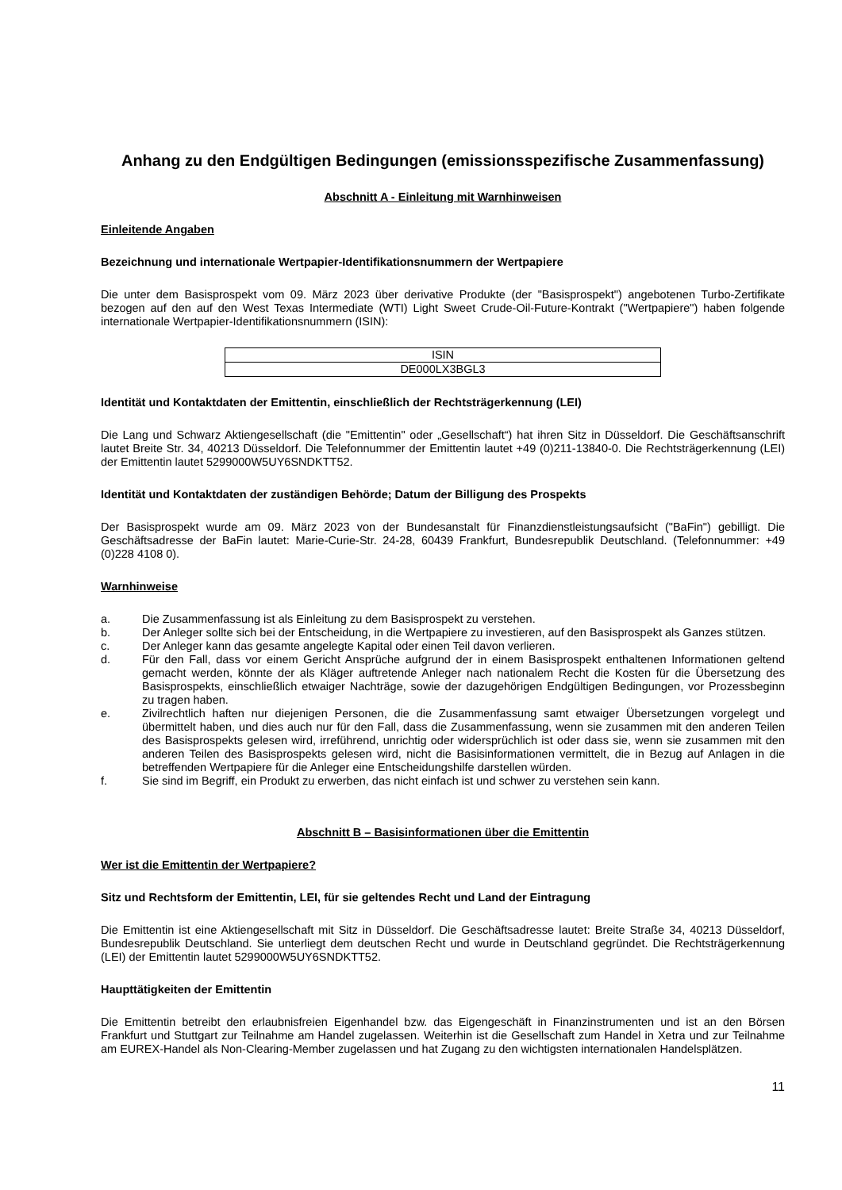Anhang zu den Endgültigen Bedingungen (emissionsspezifische Zusammenfassung)
Abschnitt A - Einleitung mit Warnhinweisen
Einleitende Angaben
Bezeichnung und internationale Wertpapier-Identifikationsnummern der Wertpapiere
Die unter dem Basisprospekt vom 09. März 2023 über derivative Produkte (der "Basisprospekt") angebotenen Turbo-Zertifikate bezogen auf den auf den West Texas Intermediate (WTI) Light Sweet Crude-Oil-Future-Kontrakt ("Wertpapiere") haben folgende internationale Wertpapier-Identifikationsnummern (ISIN):
| ISIN |
| DE000LX3BGL3 |
Identität und Kontaktdaten der Emittentin, einschließlich der Rechtsträgerkennung (LEI)
Die Lang und Schwarz Aktiengesellschaft (die "Emittentin" oder „Gesellschaft“) hat ihren Sitz in Düsseldorf. Die Geschäftsanschrift lautet Breite Str. 34, 40213 Düsseldorf. Die Telefonnummer der Emittentin lautet +49 (0)211-13840-0. Die Rechtsträgerkennung (LEI) der Emittentin lautet 5299000W5UY6SNDKTT52.
Identität und Kontaktdaten der zuständigen Behörde; Datum der Billigung des Prospekts
Der Basisprospekt wurde am 09. März 2023 von der Bundesanstalt für Finanzdienstleistungsaufsicht ("BaFin") gebilligt. Die Geschäftsadresse der BaFin lautet: Marie-Curie-Str. 24-28, 60439 Frankfurt, Bundesrepublik Deutschland. (Telefonnummer: +49 (0)228 4108 0).
Warnhinweise
a. Die Zusammenfassung ist als Einleitung zu dem Basisprospekt zu verstehen.
b. Der Anleger sollte sich bei der Entscheidung, in die Wertpapiere zu investieren, auf den Basisprospekt als Ganzes stützen.
c. Der Anleger kann das gesamte angelegte Kapital oder einen Teil davon verlieren.
d. Für den Fall, dass vor einem Gericht Ansprüche aufgrund der in einem Basisprospekt enthaltenen Informationen geltend gemacht werden, könnte der als Kläger auftretende Anleger nach nationalem Recht die Kosten für die Übersetzung des Basisprospekts, einschließlich etwaiger Nachträge, sowie der dazugehörigen Endgültigen Bedingungen, vor Prozessbeginn zu tragen haben.
e. Zivilrechtlich haften nur diejenigen Personen, die die Zusammenfassung samt etwaiger Übersetzungen vorgelegt und übermittelt haben, und dies auch nur für den Fall, dass die Zusammenfassung, wenn sie zusammen mit den anderen Teilen des Basisprospekts gelesen wird, irreführend, unrichtig oder widersprüchlich ist oder dass sie, wenn sie zusammen mit den anderen Teilen des Basisprospekts gelesen wird, nicht die Basisinformationen vermittelt, die in Bezug auf Anlagen in die betreffenden Wertpapiere für die Anleger eine Entscheidungshilfe darstellen würden.
f. Sie sind im Begriff, ein Produkt zu erwerben, das nicht einfach ist und schwer zu verstehen sein kann.
Abschnitt B – Basisinformationen über die Emittentin
Wer ist die Emittentin der Wertpapiere?
Sitz und Rechtsform der Emittentin, LEI, für sie geltendes Recht und Land der Eintragung
Die Emittentin ist eine Aktiengesellschaft mit Sitz in Düsseldorf. Die Geschäftsadresse lautet: Breite Straße 34, 40213 Düsseldorf, Bundesrepublik Deutschland. Sie unterliegt dem deutschen Recht und wurde in Deutschland gegründet. Die Rechtsträgerkennung (LEI) der Emittentin lautet 5299000W5UY6SNDKTT52.
Haupttätigkeiten der Emittentin
Die Emittentin betreibt den erlaubnisfreien Eigenhandel bzw. das Eigengeschäft in Finanzinstrumenten und ist an den Börsen Frankfurt und Stuttgart zur Teilnahme am Handel zugelassen. Weiterhin ist die Gesellschaft zum Handel in Xetra und zur Teilnahme am EUREX-Handel als Non-Clearing-Member zugelassen und hat Zugang zu den wichtigsten internationalen Handelsplätzen.
11